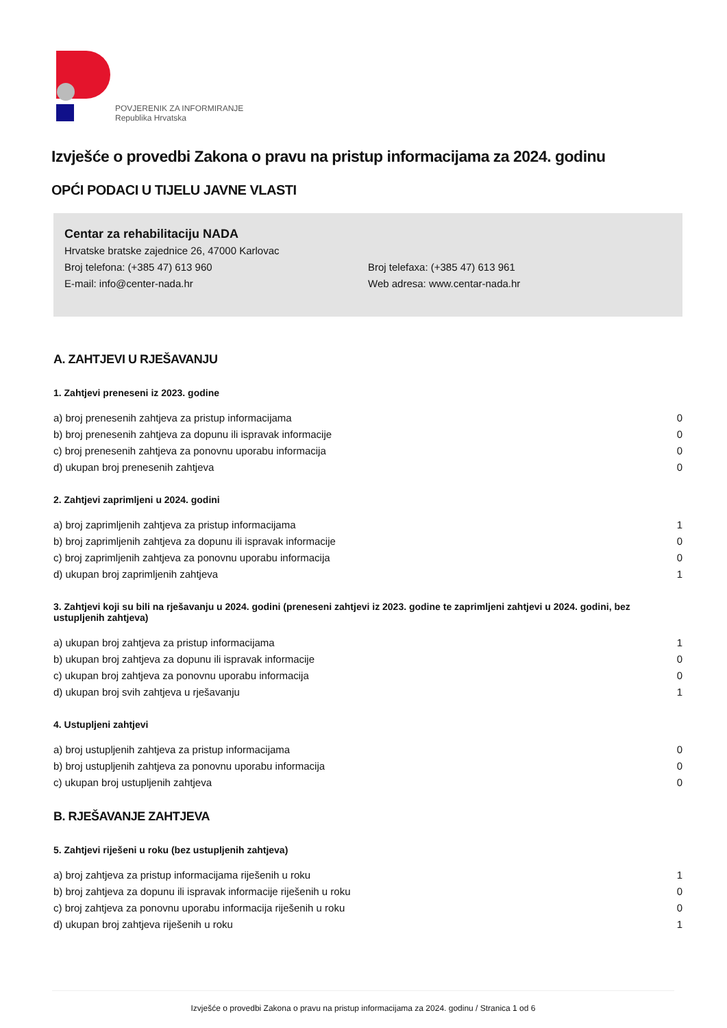POVJERENIK ZA INFORMIRANJE
Republika Hrvatska
Izvješće o provedbi Zakona o pravu na pristup informacijama za 2024. godinu
OPĆI PODACI U TIJELU JAVNE VLASTI
Centar za rehabilitaciju NADA
Hrvatske bratske zajednice 26, 47000 Karlovac
Broj telefona: (+385 47) 613 960 Broj telefaxa: (+385 47) 613 961
E-mail: info@center-nada.hr Web adresa: www.centar-nada.hr
A. ZAHTJEVI U RJEŠAVANJU
1. Zahtjevi preneseni iz 2023. godine
| a) broj prenesenih zahtjeva za pristup informacijama | 0 |
| b) broj prenesenih zahtjeva za dopunu ili ispravak informacije | 0 |
| c) broj prenesenih zahtjeva za ponovnu uporabu informacija | 0 |
| d) ukupan broj prenesenih zahtjeva | 0 |
2. Zahtjevi zaprimljeni u 2024. godini
| a) broj zaprimljenih zahtjeva za pristup informacijama | 1 |
| b) broj zaprimljenih zahtjeva za dopunu ili ispravak informacije | 0 |
| c) broj zaprimljenih zahtjeva za ponovnu uporabu informacija | 0 |
| d) ukupan broj zaprimljenih zahtjeva | 1 |
3. Zahtjevi koji su bili na rješavanju u 2024. godini (preneseni zahtjevi iz 2023. godine te zaprimljeni zahtjevi u 2024. godini, bez ustupljenih zahtjeva)
| a) ukupan broj zahtjeva za pristup informacijama | 1 |
| b) ukupan broj zahtjeva za dopunu ili ispravak informacije | 0 |
| c) ukupan broj zahtjeva za ponovnu uporabu informacija | 0 |
| d) ukupan broj svih zahtjeva u rješavanju | 1 |
4. Ustupljeni zahtjevi
| a) broj ustupljenih zahtjeva za pristup informacijama | 0 |
| b) broj ustupljenih zahtjeva za ponovnu uporabu informacija | 0 |
| c) ukupan broj ustupljenih zahtjeva | 0 |
B. RJEŠAVANJE ZAHTJEVA
5. Zahtjevi riješeni u roku (bez ustupljenih zahtjeva)
| a) broj zahtjeva za pristup informacijama riješenih u roku | 1 |
| b) broj zahtjeva za dopunu ili ispravak informacije riješenih u roku | 0 |
| c) broj zahtjeva za ponovnu uporabu informacija riješenih u roku | 0 |
| d) ukupan broj zahtjeva riješenih u roku | 1 |
Izvješće o provedbi Zakona o pravu na pristup informacijama za 2024. godinu / Stranica 1 od 6